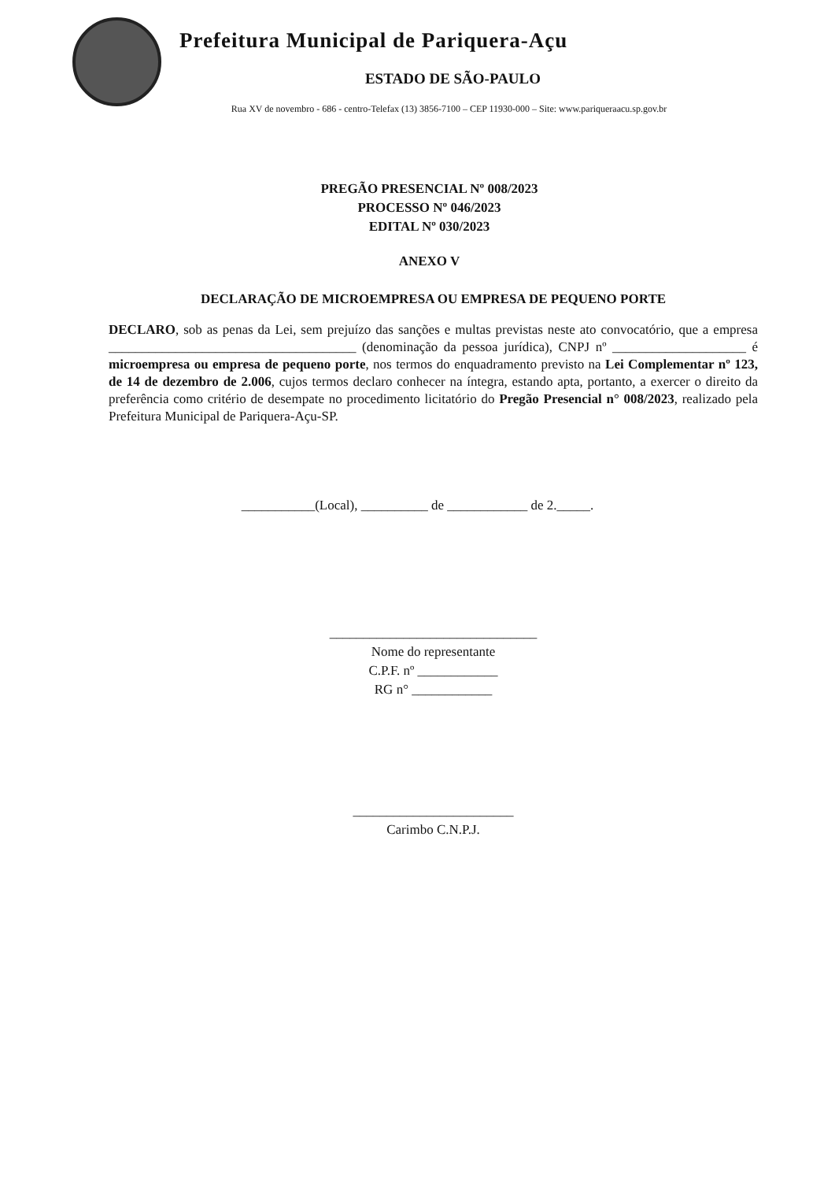Prefeitura Municipal de Pariquera-Açu
ESTADO DE SÃO-PAULO
Rua XV de novembro - 686 - centro-Telefax (13) 3856-7100 – CEP 11930-000 – Site: www.pariqueraacu.sp.gov.br
PREGÃO PRESENCIAL Nº 008/2023
PROCESSO Nº 046/2023
EDITAL Nº 030/2023
ANEXO V
DECLARAÇÃO DE MICROEMPRESA OU EMPRESA DE PEQUENO PORTE
DECLARO, sob as penas da Lei, sem prejuízo das sanções e multas previstas neste ato convocatório, que a empresa _____________________________________ (denominação da pessoa jurídica), CNPJ nº ____________________ é microempresa ou empresa de pequeno porte, nos termos do enquadramento previsto na Lei Complementar nº 123, de 14 de dezembro de 2.006, cujos termos declaro conhecer na íntegra, estando apta, portanto, a exercer o direito da preferência como critério de desempate no procedimento licitatório do Pregão Presencial n° 008/2023, realizado pela Prefeitura Municipal de Pariquera-Açu-SP.
___________(Local), __________ de ____________ de 2._____.
_______________________________
Nome do representante
C.P.F. nº ____________
RG n° ____________
________________________
Carimbo C.N.P.J.